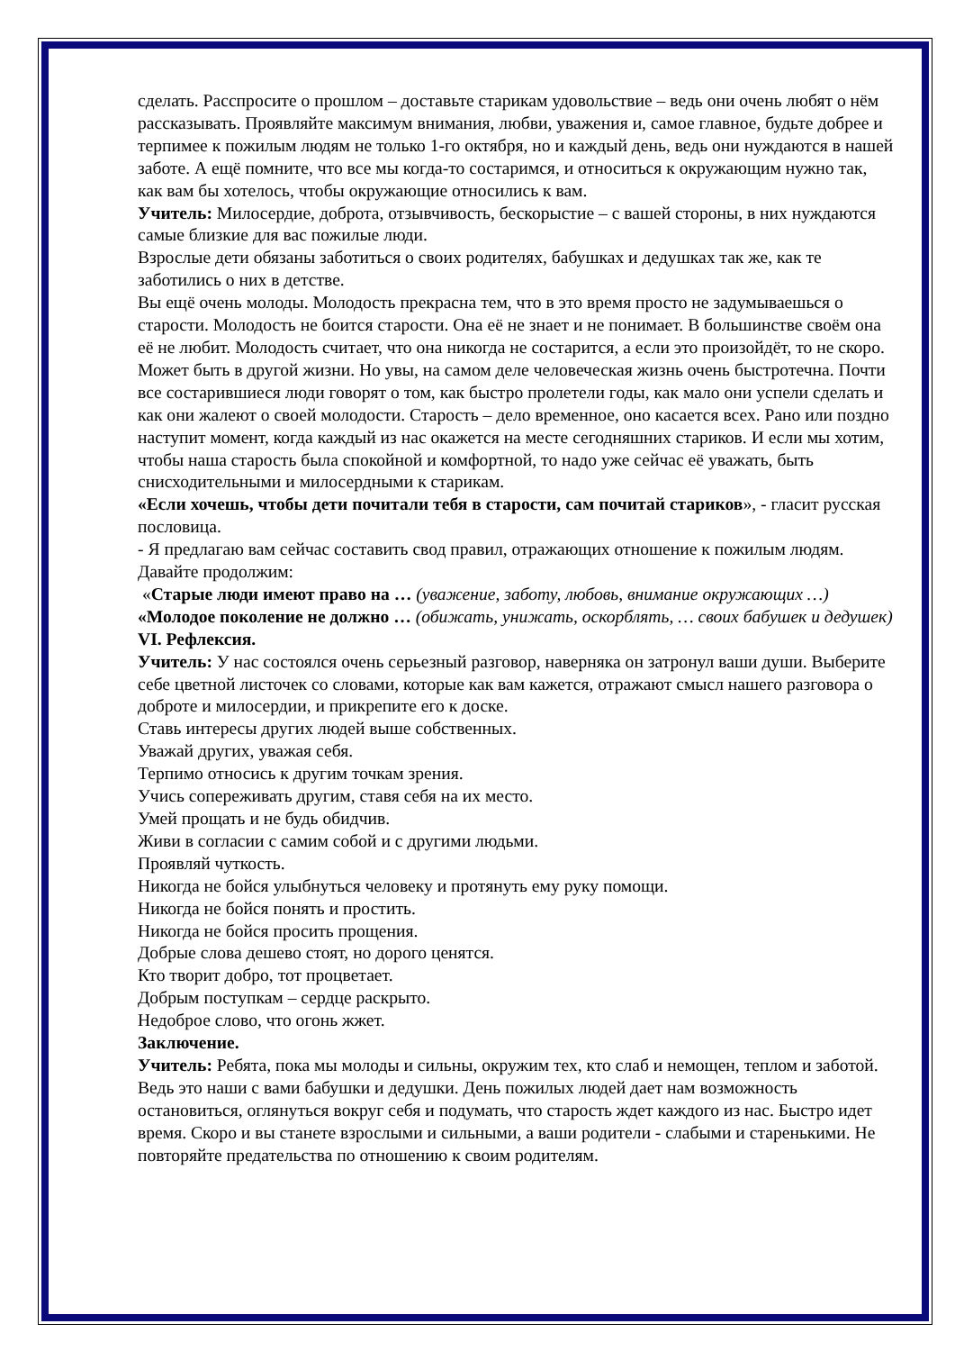сделать. Расспросите о прошлом – доставьте старикам удовольствие – ведь они очень любят о нём рассказывать. Проявляйте максимум внимания, любви, уважения и, самое главное, будьте добрее и терпимее к пожилым людям не только 1-го октября, но и каждый день, ведь они нуждаются в нашей заботе. А ещё помните, что все мы когда-то состаримся, и относиться к окружающим нужно так, как вам бы хотелось, чтобы окружающие относились к вам.
Учитель: Милосердие, доброта, отзывчивость, бескорыстие – с вашей стороны, в них нуждаются самые близкие для вас пожилые люди.
Взрослые дети обязаны заботиться о своих родителях, бабушках и дедушках так же, как те заботились о них в детстве.
Вы ещё очень молоды. Молодость прекрасна тем, что в это время просто не задумываешься о старости. Молодость не боится старости. Она её не знает и не понимает. В большинстве своём она её не любит. Молодость считает, что она никогда не состарится, а если это произойдёт, то не скоро. Может быть в другой жизни. Но увы, на самом деле человеческая жизнь очень быстротечна. Почти все состарившиеся люди говорят о том, как быстро пролетели годы, как мало они успели сделать и как они жалеют о своей молодости. Старость – дело временное, оно касается всех. Рано или поздно наступит момент, когда каждый из нас окажется на месте сегодняшних стариков. И если мы хотим, чтобы наша старость была спокойной и комфортной, то надо уже сейчас её уважать, быть снисходительными и милосердными к старикам.
«Если хочешь, чтобы дети почитали тебя в старости, сам почитай стариков», - гласит русская пословица.
- Я предлагаю вам сейчас составить свод правил, отражающих отношение к пожилым людям. Давайте продолжим:
«Старые люди имеют право на … (уважение, заботу, любовь, внимание окружающих …)
«Молодое поколение не должно … (обижать, унижать, оскорблять, … своих бабушек и дедушек)
VI. Рефлексия.
Учитель: У нас состоялся очень серьезный разговор, наверняка он затронул ваши души. Выберите себе цветной листочек со словами, которые как вам кажется, отражают смысл нашего разговора о доброте и милосердии, и прикрепите его к доске.
Ставь интересы других людей выше собственных.
Уважай других, уважая себя.
Терпимо относись к другим точкам зрения.
Учись сопереживать другим, ставя себя на их место.
Умей прощать и не будь обидчив.
Живи в согласии с самим собой и с другими людьми.
Проявляй чуткость.
Никогда не бойся улыбнуться человеку и протянуть ему руку помощи.
Никогда не бойся понять и простить.
Никогда не бойся просить прощения.
Добрые слова дешево стоят, но дорого ценятся.
Кто творит добро, тот процветает.
Добрым поступкам – сердце раскрыто.
Недоброе слово, что огонь жжет.
Заключение.
Учитель: Ребята, пока мы молоды и сильны, окружим тех, кто слаб и немощен, теплом и заботой. Ведь это наши с вами бабушки и дедушки. День пожилых людей дает нам возможность остановиться, оглянуться вокруг себя и подумать, что старость ждет каждого из нас. Быстро идет время. Скоро и вы станете взрослыми и сильными, а ваши родители - слабыми и старенькими. Не повторяйте предательства по отношению к своим родителям.